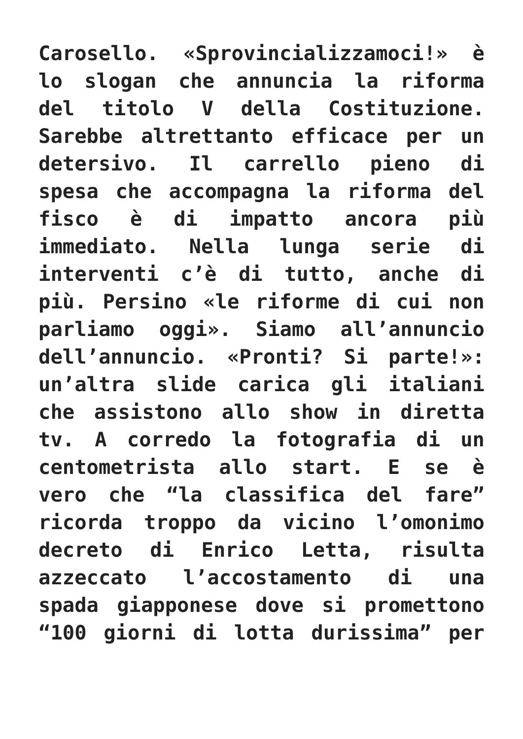Carosello. «Sprovincializzamoci!» è
lo slogan che annuncia la riforma
del titolo V della Costituzione.
Sarebbe altrettanto efficace per un
detersivo. Il carrello pieno di
spesa che accompagna la riforma del
fisco è di impatto ancora più
immediato. Nella lunga serie di
interventi c’è di tutto, anche di
più. Persino «le riforme di cui non
parliamo oggi». Siamo all’annuncio
dell’annuncio. «Pronti? Si parte!»:
un’altra slide carica gli italiani
che assistono allo show in diretta
tv. A corredo la fotografia di un
centometrista allo start. E se è
vero che “la classifica del fare”
ricorda troppo da vicino l’omonimo
decreto di Enrico Letta, risulta
azzeccato l’accostamento di una
spada giapponese dove si promettono
“100 giorni di lotta durissima” per